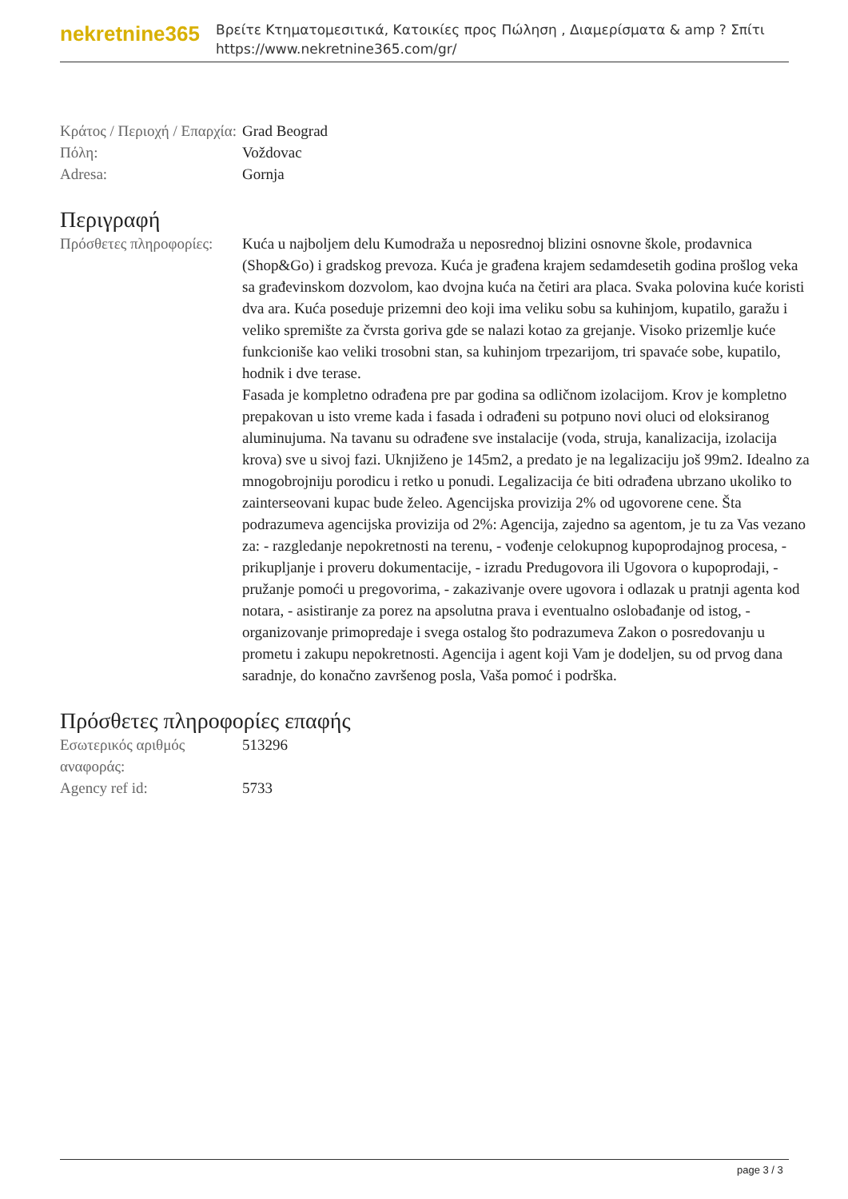nekretnine365
Βρείτε Κτηματομεσιτικά, Κατοικίες προς Πώληση , Διαμερίσματα & amp ? Σπίτι
https://www.nekretnine365.com/gr/
| Κράτος / Περιοχή / Επαρχία: | Grad Beograd |
| Πόλη: | Voždovac |
| Adresa: | Gornja |
Περιγραφή
| Πρόσθετες πληροφορίες: | Kuća u najboljem delu Kumodraža u neposrednoj blizini osnovne škole, prodavnica (Shop&Go) i gradskog prevoza. Kuća je građena krajem sedamdesetih godina prošlog veka sa građevinskom dozvolom, kao dvojna kuća na četiri ara placa. Svaka polovina kuće koristi dva ara. Kuća poseduje prizemni deo koji ima veliku sobu sa kuhinjom, kupatilo, garažu i veliko spremište za čvrsta goriva gde se nalazi kotao za grejanje. Visoko prizemlje kuće funkcioniše kao veliki trosobni stan, sa kuhinjom trpezarijom, tri spavaće sobe, kupatilo, hodnik i dve terase. Fasada je kompletno odrađena pre par godina sa odličnom izolacijom. Krov je kompletno prepakovan u isto vreme kada i fasada i odrađeni su potpuno novi oluci od eloksiranog aluminujuma. Na tavanu su odrađene sve instalacije (voda, struja, kanalizacija, izolacija krova) sve u sivoj fazi. Uknjiženo je 145m2, a predato je na legalizaciju još 99m2. Idealno za mnogobrojniju porodicu i retko u ponudi. Legalizacija će biti odrađena ubrzano ukoliko to zainterseovani kupac bude želeo. Agencijska provizija 2% od ugovorene cene. Šta podrazumeva agencijska provizija od 2%: Agencija, zajedno sa agentom, je tu za Vas vezano za: - razgledanje nepokretnosti na terenu, - vođenje celokupnog kupoprodajnog procesa, - prikupljanje i proveru dokumentacije, - izradu Predugovora ili Ugovora o kupoprodaji, - pružanje pomoći u pregovorima, - zakazivanje overe ugovora i odlazak u pratnji agenta kod notara, - asistiranje za porez na apsolutna prava i eventualno oslobađanje od istog, - organizovanje primopredaje i svega ostalog što podrazumeva Zakon o posredovanju u prometu i zakupu nepokretnosti. Agencija i agent koji Vam je dodeljen, su od prvog dana saradnje, do konačno završenog posla, Vaša pomoć i podrška. |
Πρόσθετες πληροφορίες επαφής
| Εσωτερικός αριθμός αναφοράς: | 513296 |
| Agency ref id: | 5733 |
page 3 / 3